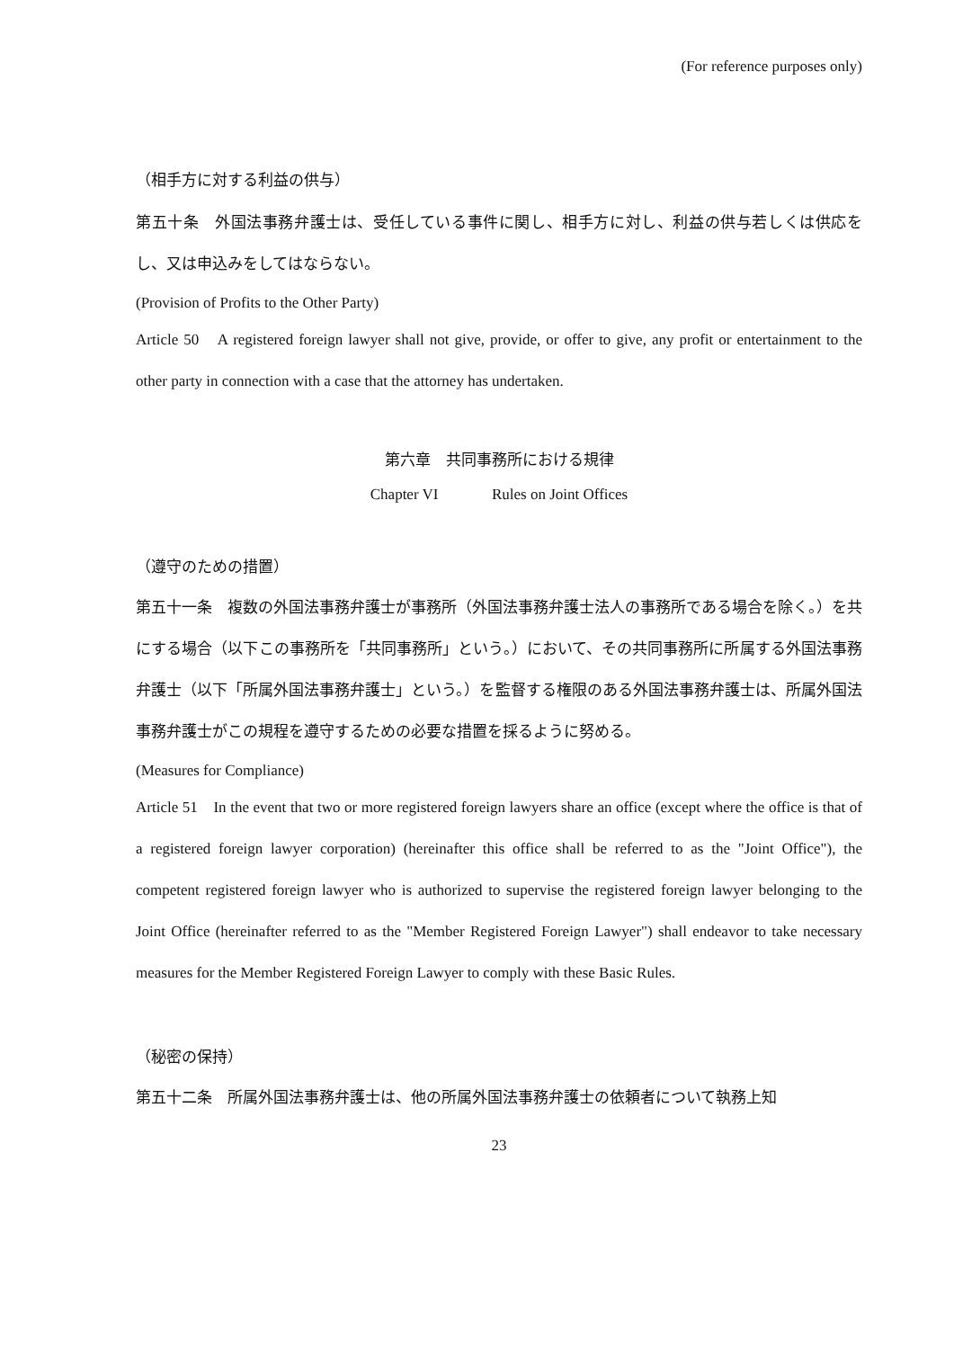(For reference purposes only)
（相手方に対する利益の供与）
第五十条　外国法事務弁護士は、受任している事件に関し、相手方に対し、利益の供与若しくは供応をし、又は申込みをしてはならない。
(Provision of Profits to the Other Party)
Article 50　A registered foreign lawyer shall not give, provide, or offer to give, any profit or entertainment to the other party in connection with a case that the attorney has undertaken.
第六章　共同事務所における規律
Chapter VI Rules on Joint Offices
（遵守のための措置）
第五十一条　複数の外国法事務弁護士が事務所（外国法事務弁護士法人の事務所である場合を除く。）を共にする場合（以下この事務所を「共同事務所」という。）において、その共同事務所に所属する外国法事務弁護士（以下「所属外国法事務弁護士」という。）を監督する権限のある外国法事務弁護士は、所属外国法事務弁護士がこの規程を遵守するための必要な措置を採るように努める。
(Measures for Compliance)
Article 51　In the event that two or more registered foreign lawyers share an office (except where the office is that of a registered foreign lawyer corporation) (hereinafter this office shall be referred to as the "Joint Office"), the competent registered foreign lawyer who is authorized to supervise the registered foreign lawyer belonging to the Joint Office (hereinafter referred to as the "Member Registered Foreign Lawyer") shall endeavor to take necessary measures for the Member Registered Foreign Lawyer to comply with these Basic Rules.
（秘密の保持）
第五十二条　所属外国法事務弁護士は、他の所属外国法事務弁護士の依頼者について執務上知
23